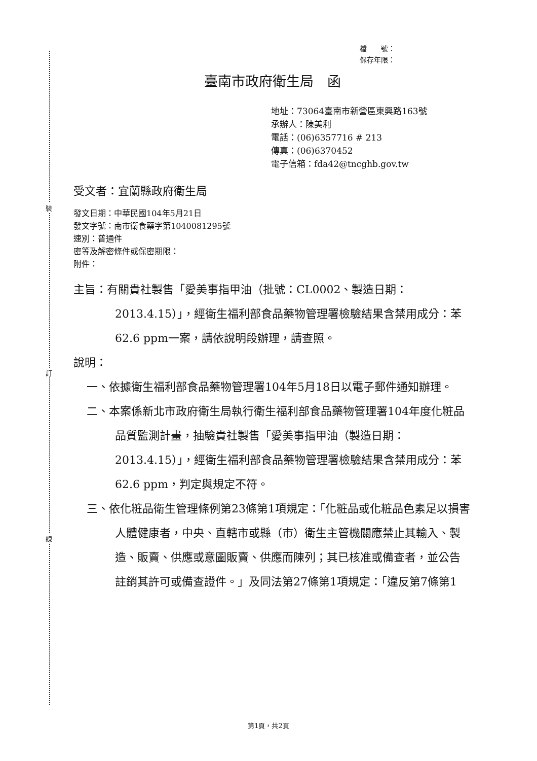裝
訂
線
檔　　號：
保存年限：
臺南市政府衛生局　函
地址：73064臺南市新營區東興路163號
承辦人：陳美利
電話：(06)6357716 # 213
傳真：(06)6370452
電子信箱：fda42@tncghb.gov.tw
受文者：宜蘭縣政府衛生局
發文日期：中華民國104年5月21日
發文字號：南市衛食藥字第1040081295號
速別：普通件
密等及解密條件或保密期限：
附件：
主旨：有關貴社製售「愛美事指甲油（批號：CL0002、製造日期：2013.4.15）」，經衛生福利部食品藥物管理署檢驗結果含禁用成分：苯62.6 ppm一案，請依說明段辦理，請查照。
說明：
一、依據衛生福利部食品藥物管理署104年5月18日以電子郵件通知辦理。
二、本案係新北市政府衛生局執行衛生福利部食品藥物管理署104年度化粧品品質監測計畫，抽驗貴社製售「愛美事指甲油（製造日期：2013.4.15）」，經衛生福利部食品藥物管理署檢驗結果含禁用成分：苯62.6 ppm，判定與規定不符。
三、依化粧品衛生管理條例第23條第1項規定：「化粧品或化粧品色素足以損害人體健康者，中央、直轄市或縣（市）衛生主管機關應禁止其輸入、製造、販賣、供應或意圖販賣、供應而陳列；其已核准或備查者，並公告註銷其許可或備查證件。」及同法第27條第1項規定：「違反第7條第1
第1頁，共2頁